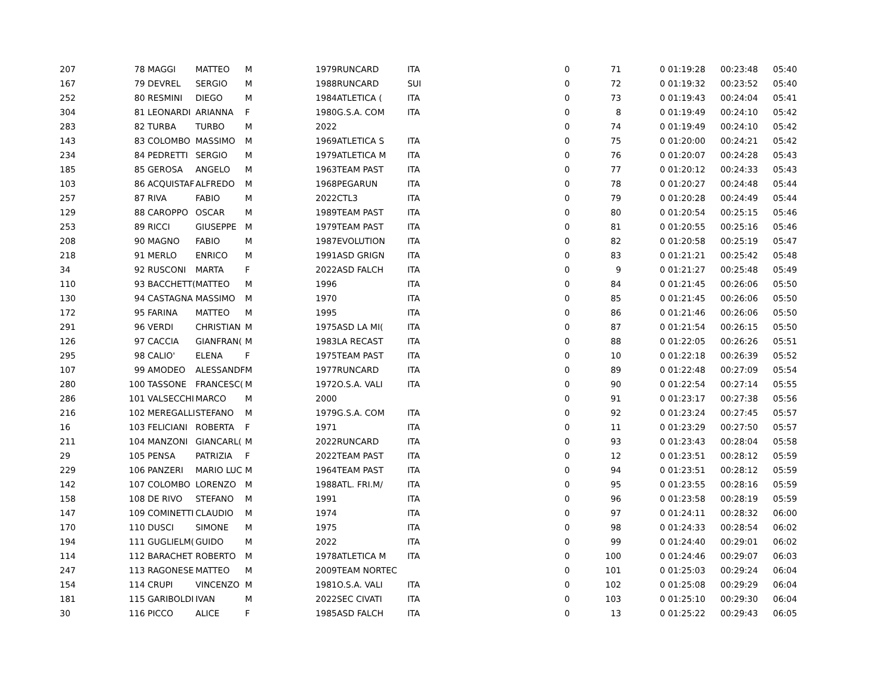| 207 | 78 | MAGGI | MATTEO | M | 1979 | RUNCARD | ITA | 0 | 71 | 0 | 01:19:28 | 00:23:48 | 05:40 |
| 167 | 79 | DEVREL | SERGIO | M | 1988 | RUNCARD | SUI | 0 | 72 | 0 | 01:19:32 | 00:23:52 | 05:40 |
| 252 | 80 | RESMINI | DIEGO | M | 1984 | ATLETICA ( | ITA | 0 | 73 | 0 | 01:19:43 | 00:24:04 | 05:41 |
| 304 | 81 | LEONARDI | ARIANNA | F | 1980 | G.S.A. COM | ITA | 0 | 8 | 0 | 01:19:49 | 00:24:10 | 05:42 |
| 283 | 82 | TURBA | TURBO | M | 2022 | | | 0 | 74 | 0 | 01:19:49 | 00:24:10 | 05:42 |
| 143 | 83 | COLOMBO | MASSIMO | M | 1969 | ATLETICA S | ITA | 0 | 75 | 0 | 01:20:00 | 00:24:21 | 05:42 |
| 234 | 84 | PEDRETTI | SERGIO | M | 1979 | ATLETICA M | ITA | 0 | 76 | 0 | 01:20:07 | 00:24:28 | 05:43 |
| 185 | 85 | GEROSA | ANGELO | M | 1963 | TEAM PAST | ITA | 0 | 77 | 0 | 01:20:12 | 00:24:33 | 05:43 |
| 103 | 86 | ACQUISTAF | ALFREDO | M | 1968 | PEGARUN | ITA | 0 | 78 | 0 | 01:20:27 | 00:24:48 | 05:44 |
| 257 | 87 | RIVA | FABIO | M | 2022 | CTL3 | ITA | 0 | 79 | 0 | 01:20:28 | 00:24:49 | 05:44 |
| 129 | 88 | CAROPPO | OSCAR | M | 1989 | TEAM PAST | ITA | 0 | 80 | 0 | 01:20:54 | 00:25:15 | 05:46 |
| 253 | 89 | RICCI | GIUSEPPE | M | 1979 | TEAM PAST | ITA | 0 | 81 | 0 | 01:20:55 | 00:25:16 | 05:46 |
| 208 | 90 | MAGNO | FABIO | M | 1987 | EVOLUTION | ITA | 0 | 82 | 0 | 01:20:58 | 00:25:19 | 05:47 |
| 218 | 91 | MERLO | ENRICO | M | 1991 | ASD GRIGN | ITA | 0 | 83 | 0 | 01:21:21 | 00:25:42 | 05:48 |
| 34 | 92 | RUSCONI | MARTA | F | 2022 | ASD FALCH | ITA | 0 | 9 | 0 | 01:21:27 | 00:25:48 | 05:49 |
| 110 | 93 | BACCHETT( | MATTEO | M | 1996 | | ITA | 0 | 84 | 0 | 01:21:45 | 00:26:06 | 05:50 |
| 130 | 94 | CASTAGNA | MASSIMO | M | 1970 | | ITA | 0 | 85 | 0 | 01:21:45 | 00:26:06 | 05:50 |
| 172 | 95 | FARINA | MATTEO | M | 1995 | | ITA | 0 | 86 | 0 | 01:21:46 | 00:26:06 | 05:50 |
| 291 | 96 | VERDI | CHRISTIAN | M | 1975 | ASD LA MI( | ITA | 0 | 87 | 0 | 01:21:54 | 00:26:15 | 05:50 |
| 126 | 97 | CACCIA | GIANFRAN( | M | 1983 | LA RECAST | ITA | 0 | 88 | 0 | 01:22:05 | 00:26:26 | 05:51 |
| 295 | 98 | CALIO' | ELENA | F | 1975 | TEAM PAST | ITA | 0 | 10 | 0 | 01:22:18 | 00:26:39 | 05:52 |
| 107 | 99 | AMODEO | ALESSANDF | M | 1977 | RUNCARD | ITA | 0 | 89 | 0 | 01:22:48 | 00:27:09 | 05:54 |
| 280 | 100 | TASSONE | FRANCESC( | M | 1972 | O.S.A. VALI | ITA | 0 | 90 | 0 | 01:22:54 | 00:27:14 | 05:55 |
| 286 | 101 | VALSECCHI | MARCO | M | 2000 | | | 0 | 91 | 0 | 01:23:17 | 00:27:38 | 05:56 |
| 216 | 102 | MEREGALLI | STEFANO | M | 1979 | G.S.A. COM | ITA | 0 | 92 | 0 | 01:23:24 | 00:27:45 | 05:57 |
| 16 | 103 | FELICIANI | ROBERTA | F | 1971 | | ITA | 0 | 11 | 0 | 01:23:29 | 00:27:50 | 05:57 |
| 211 | 104 | MANZONI | GIANCARL( | M | 2022 | RUNCARD | ITA | 0 | 93 | 0 | 01:23:43 | 00:28:04 | 05:58 |
| 29 | 105 | PENSA | PATRIZIA | F | 2022 | TEAM PAST | ITA | 0 | 12 | 0 | 01:23:51 | 00:28:12 | 05:59 |
| 229 | 106 | PANZERI | MARIO LUC | M | 1964 | TEAM PAST | ITA | 0 | 94 | 0 | 01:23:51 | 00:28:12 | 05:59 |
| 142 | 107 | COLOMBO | LORENZO | M | 1988 | ATL. FRI.M/ | ITA | 0 | 95 | 0 | 01:23:55 | 00:28:16 | 05:59 |
| 158 | 108 | DE RIVO | STEFANO | M | 1991 | | ITA | 0 | 96 | 0 | 01:23:58 | 00:28:19 | 05:59 |
| 147 | 109 | COMINETTI | CLAUDIO | M | 1974 | | ITA | 0 | 97 | 0 | 01:24:11 | 00:28:32 | 06:00 |
| 170 | 110 | DUSCI | SIMONE | M | 1975 | | ITA | 0 | 98 | 0 | 01:24:33 | 00:28:54 | 06:02 |
| 194 | 111 | GUGLIELM( | GUIDO | M | 2022 | | ITA | 0 | 99 | 0 | 01:24:40 | 00:29:01 | 06:02 |
| 114 | 112 | BARACHET | ROBERTO | M | 1978 | ATLETICA M | ITA | 0 | 100 | 0 | 01:24:46 | 00:29:07 | 06:03 |
| 247 | 113 | RAGONESE | MATTEO | M | 2009 | TEAM NORTEC | | 0 | 101 | 0 | 01:25:03 | 00:29:24 | 06:04 |
| 154 | 114 | CRUPI | VINCENZO | M | 1981 | O.S.A. VALI | ITA | 0 | 102 | 0 | 01:25:08 | 00:29:29 | 06:04 |
| 181 | 115 | GARIBOLDI | IVAN | M | 2022 | SEC CIVATI | ITA | 0 | 103 | 0 | 01:25:10 | 00:29:30 | 06:04 |
| 30 | 116 | PICCO | ALICE | F | 1985 | ASD FALCH | ITA | 0 | 13 | 0 | 01:25:22 | 00:29:43 | 06:05 |